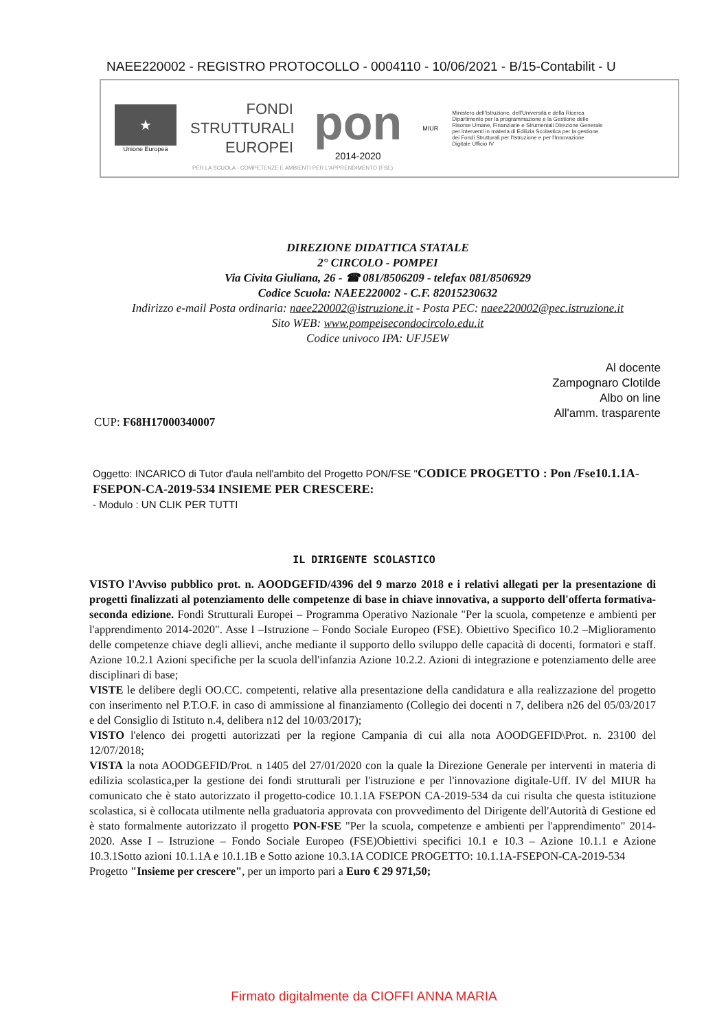NAEE220002 - REGISTRO PROTOCOLLO - 0004110 - 10/06/2021 - B/15-Contabilit - U
★
Unione Europea
FONDI
STRUTTURALI
EUROPEI
pon
2014-2020
MIUR
Ministero dell'Istruzione, dell'Università e della Ricerca Dipartimento per la programmazione e la Gestione delle Risorse Umane, Finanziarie e Strumentali Direzione Generale per interventi in materia di Edilizia Scolastica per la gestione dei Fondi Strutturali per l'Istruzione e per l'Innovazione Digitale Ufficio IV
PER LA SCUOLA - COMPETENZE E AMBIENTI PER L'APPRENDIMENTO (FSE)
DIREZIONE DIDATTICA STATALE
2° CIRCOLO - POMPEI
Via Civita Giuliana, 26 - ☎ 081/8506209 - telefax 081/8506929
Codice Scuola: NAEE220002 - C.F. 82015230632
Indirizzo e-mail Posta ordinaria: naee220002@istruzione.it - Posta PEC: naee220002@pec.istruzione.it
Sito WEB: www.pompeisecondocircolo.edu.it
Codice univoco IPA: UFJ5EW
Al docente
Zampognaro Clotilde
Albo on line
All'amm. trasparente
CUP: F68H17000340007
Oggetto: INCARICO di Tutor d'aula nell'ambito del Progetto PON/FSE "CODICE PROGETTO : Pon /Fse10.1.1A-FSEPON-CA-2019-534 INSIEME PER CRESCERE:
- Modulo : UN CLIK PER TUTTI
IL DIRIGENTE SCOLASTICO
VISTO l'Avviso pubblico prot. n. AOODGEFID/4396 del 9 marzo 2018 e i relativi allegati per la presentazione di progetti finalizzati al potenziamento delle competenze di base in chiave innovativa, a supporto dell'offerta formativa- seconda edizione. Fondi Strutturali Europei – Programma Operativo Nazionale "Per la scuola, competenze e ambienti per l'apprendimento 2014-2020". Asse I –Istruzione – Fondo Sociale Europeo (FSE). Obiettivo Specifico 10.2 –Miglioramento delle competenze chiave degli allievi, anche mediante il supporto dello sviluppo delle capacità di docenti, formatori e staff. Azione 10.2.1 Azioni specifiche per la scuola dell'infanzia Azione 10.2.2. Azioni di integrazione e potenziamento delle aree disciplinari di base;
VISTE le delibere degli OO.CC. competenti, relative alla presentazione della candidatura e alla realizzazione del progetto con inserimento nel P.T.O.F. in caso di ammissione al finanziamento (Collegio dei docenti n 7, delibera n26 del 05/03/2017 e del Consiglio di Istituto n.4, delibera n12 del 10/03/2017);
VISTO l'elenco dei progetti autorizzati per la regione Campania di cui alla nota AOODGEFID\Prot. n. 23100 del 12/07/2018;
VISTA la nota AOODGEFID/Prot. n 1405 del 27/01/2020 con la quale la Direzione Generale per interventi in materia di edilizia scolastica,per la gestione dei fondi strutturali per l'istruzione e per l'innovazione digitale-Uff. IV del MIUR ha comunicato che è stato autorizzato il progetto-codice 10.1.1A FSEPON CA-2019-534 da cui risulta che questa istituzione scolastica, si è collocata utilmente nella graduatoria approvata con provvedimento del Dirigente dell'Autorità di Gestione ed è stato formalmente autorizzato il progetto PON-FSE "Per la scuola, competenze e ambienti per l'apprendimento" 2014-2020. Asse I – Istruzione – Fondo Sociale Europeo (FSE)Obiettivi specifici 10.1 e 10.3 – Azione 10.1.1 e Azione 10.3.1Sotto azioni 10.1.1A e 10.1.1B e Sotto azione 10.3.1A CODICE PROGETTO: 10.1.1A-FSEPON-CA-2019-534
Progetto "Insieme per crescere", per un importo pari a Euro € 29 971,50;
Firmato digitalmente da CIOFFI ANNA MARIA